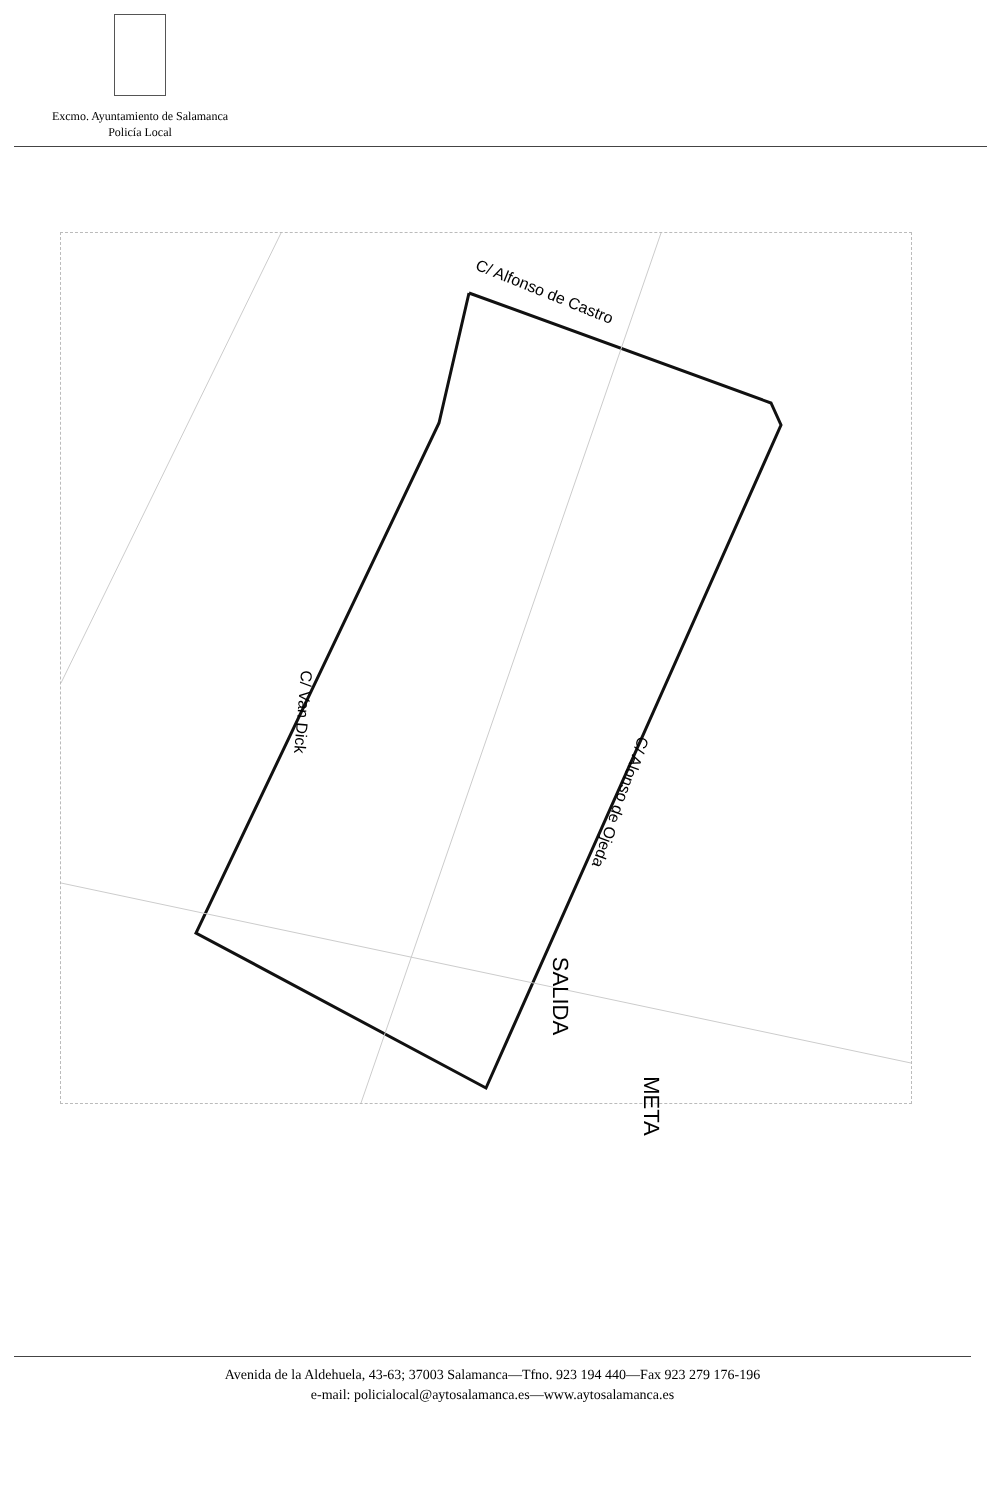Excmo. Ayuntamiento de Salamanca
Policía Local
C/ Alfonso de Castro
C/ Van Dick
C/ Alonso de Ojeda
SALIDA
META
Avenida de la Aldehuela, 43-63; 37003 Salamanca—Tfno. 923 194 440—Fax 923 279 176-196
e-mail: policialocal@aytosalamanca.es—www.aytosalamanca.es